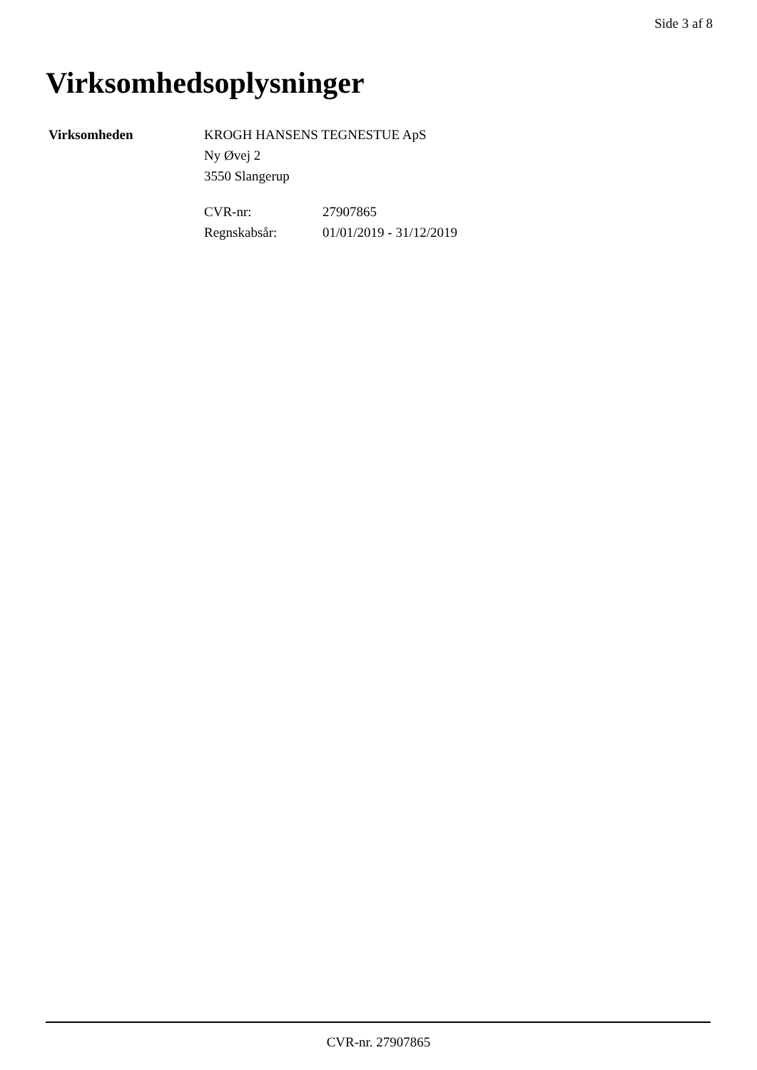Side 3 af 8
Virksomhedsoplysninger
Virksomheden KROGH HANSENS TEGNESTUE ApS
Ny Øvej 2
3550 Slangerup
| CVR-nr: | 27907865 |
| Regnskabsår: | 01/01/2019 - 31/12/2019 |
CVR-nr. 27907865